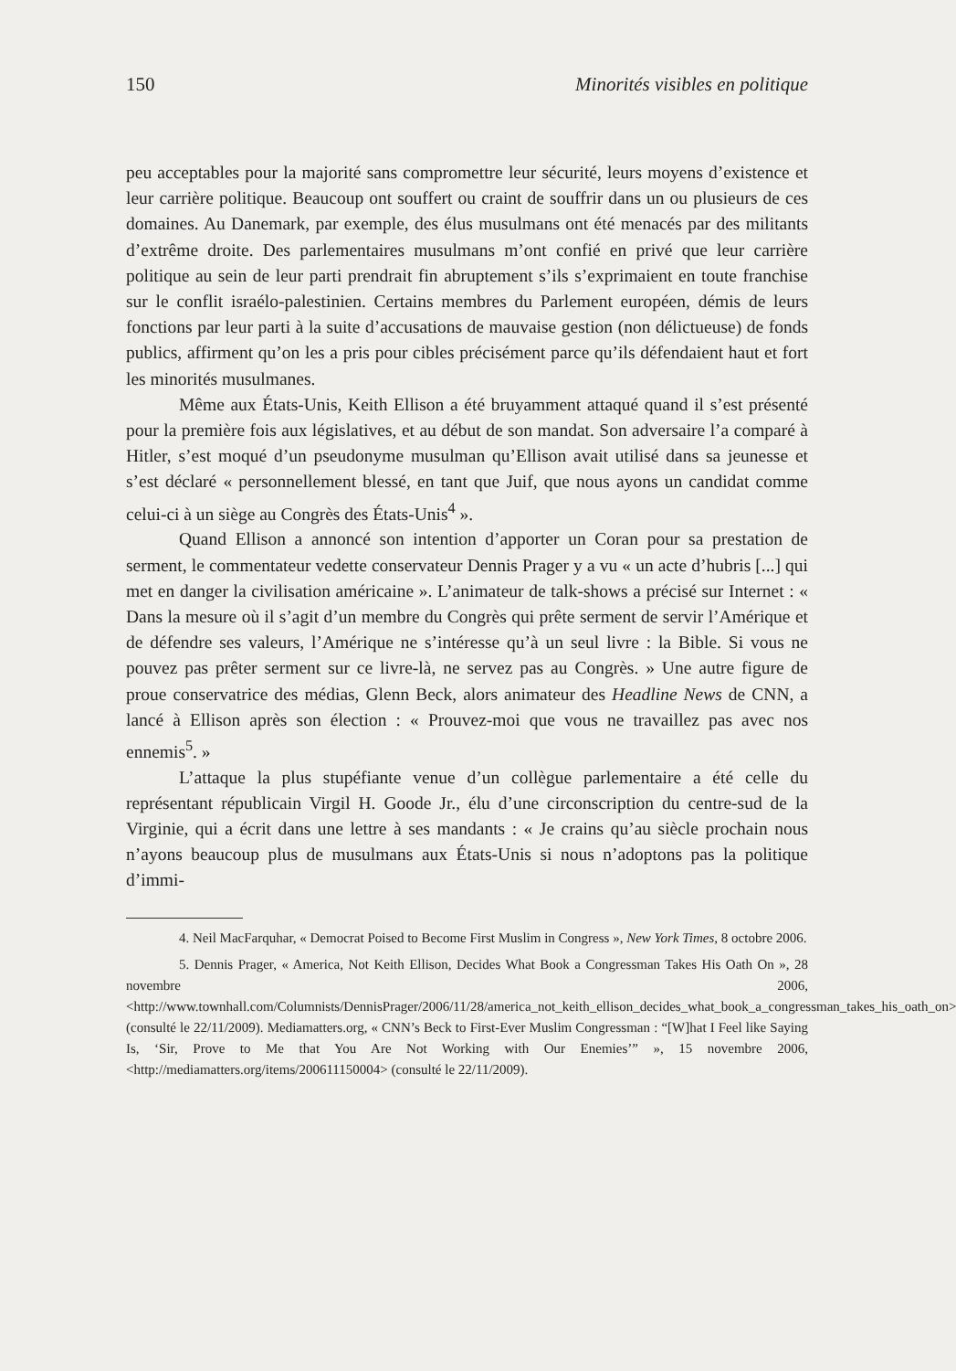150 Minorités visibles en politique
peu acceptables pour la majorité sans compromettre leur sécurité, leurs moyens d’existence et leur carrière politique. Beaucoup ont souffert ou craint de souffrir dans un ou plusieurs de ces domaines. Au Danemark, par exemple, des élus musulmans ont été menacés par des militants d’extrême droite. Des parlementaires musulmans m’ont confié en privé que leur carrière politique au sein de leur parti prendrait fin abruptement s’ils s’exprimaient en toute franchise sur le conflit israélo-palestinien. Certains membres du Parlement européen, démis de leurs fonctions par leur parti à la suite d’accusations de mauvaise gestion (non délictueuse) de fonds publics, affirment qu’on les a pris pour cibles précisément parce qu’ils défendaient haut et fort les minorités musulmanes.
Même aux États-Unis, Keith Ellison a été bruyamment attaqué quand il s’est présenté pour la première fois aux législatives, et au début de son mandat. Son adversaire l’a comparé à Hitler, s’est moqué d’un pseudonyme musulman qu’Ellison avait utilisé dans sa jeunesse et s’est déclaré « personnellement blessé, en tant que Juif, que nous ayons un candidat comme celui-ci à un siège au Congrès des États-Unis<sup>4</sup> ».
Quand Ellison a annoncé son intention d’apporter un Coran pour sa prestation de serment, le commentateur vedette conservateur Dennis Prager y a vu « un acte d’hubris [...] qui met en danger la civilisation américaine ». L’animateur de talk-shows a précisé sur Internet : « Dans la mesure où il s’agit d’un membre du Congrès qui prête serment de servir l’Amérique et de défendre ses valeurs, l’Amérique ne s’intéresse qu’à un seul livre : la Bible. Si vous ne pouvez pas prêter serment sur ce livre-là, ne servez pas au Congrès. » Une autre figure de proue conservatrice des médias, Glenn Beck, alors animateur des Headline News de CNN, a lancé à Ellison après son élection : « Prouvez-moi que vous ne travaillez pas avec nos ennemis<sup>5</sup>. »
L’attaque la plus stupéfiante venue d’un collègue parlementaire a été celle du représentant républicain Virgil H. Goode Jr., élu d’une circonscription du centre-sud de la Virginie, qui a écrit dans une lettre à ses mandants : « Je crains qu’au siècle prochain nous n’ayons beaucoup plus de musulmans aux États-Unis si nous n’adoptons pas la politique d’immi-
4. Neil MacFarquhar, « Democrat Poised to Become First Muslim in Congress », New York Times, 8 octobre 2006.
5. Dennis Prager, « America, Not Keith Ellison, Decides What Book a Congressman Takes His Oath On », 28 novembre 2006, <http://www.townhall.com/Columnists/DennisPrager/2006/11/28/america_not_keith_ellison_decides_what_book_a_congressman_takes_his_oath_on> (consulté le 22/11/2009). Mediamatters.org, « CNN’s Beck to First-Ever Muslim Congressman : “[W]hat I Feel like Saying Is, ‘Sir, Prove to Me that You Are Not Working with Our Enemies’” », 15 novembre 2006, <http://mediamatters.org/items/200611150004> (consulté le 22/11/2009).